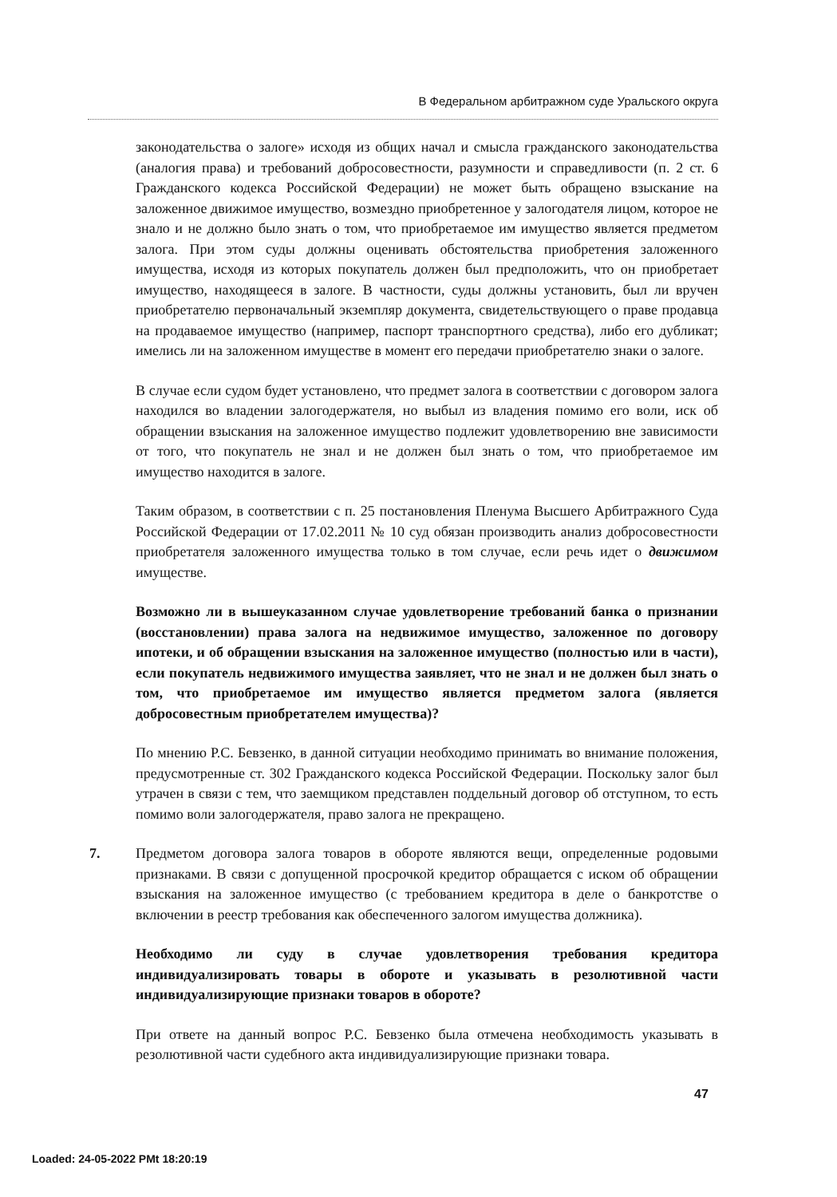В Федеральном арбитражном суде Уральского округа
законодательства о залоге» исходя из общих начал и смысла гражданского законодательства (аналогия права) и требований добросовестности, разумности и справедливости (п. 2 ст. 6 Гражданского кодекса Российской Федерации) не может быть обращено взыскание на заложенное движимое имущество, возмездно приобретенное у залогодателя лицом, которое не знало и не должно было знать о том, что приобретаемое им имущество является предметом залога. При этом суды должны оценивать обстоятельства приобретения заложенного имущества, исходя из которых покупатель должен был предположить, что он приобретает имущество, находящееся в залоге. В частности, суды должны установить, был ли вручен приобретателю первоначальный экземпляр документа, свидетельствующего о праве продавца на продаваемое имущество (например, паспорт транспортного средства), либо его дубликат; имелись ли на заложенном имуществе в момент его передачи приобретателю знаки о залоге.
В случае если судом будет установлено, что предмет залога в соответствии с договором залога находился во владении залогодержателя, но выбыл из владения помимо его воли, иск об обращении взыскания на заложенное имущество подлежит удовлетворению вне зависимости от того, что покупатель не знал и не должен был знать о том, что приобретаемое им имущество находится в залоге.
Таким образом, в соответствии с п. 25 постановления Пленума Высшего Арбитражного Суда Российской Федерации от 17.02.2011 № 10 суд обязан производить анализ добросовестности приобретателя заложенного имущества только в том случае, если речь идет о движимом имуществе.
Возможно ли в вышеуказанном случае удовлетворение требований банка о признании (восстановлении) права залога на недвижимое имущество, заложенное по договору ипотеки, и об обращении взыскания на заложенное имущество (полностью или в части), если покупатель недвижимого имущества заявляет, что не знал и не должен был знать о том, что приобретаемое им имущество является предметом залога (является добросовестным приобретателем имущества)?
По мнению Р.С. Бевзенко, в данной ситуации необходимо принимать во внимание положения, предусмотренные ст. 302 Гражданского кодекса Российской Федерации. Поскольку залог был утрачен в связи с тем, что заемщиком представлен поддельный договор об отступном, то есть помимо воли залогодержателя, право залога не прекращено.
7. Предметом договора залога товаров в обороте являются вещи, определенные родовыми признаками. В связи с допущенной просрочкой кредитор обращается с иском об обращении взыскания на заложенное имущество (с требованием кредитора в деле о банкротстве о включении в реестр требования как обеспеченного залогом имущества должника).
Необходимо ли суду в случае удовлетворения требования кредитора индивидуализировать товары в обороте и указывать в резолютивной части индивидуализирующие признаки товаров в обороте?
При ответе на данный вопрос Р.С. Бевзенко была отмечена необходимость указывать в резолютивной части судебного акта индивидуализирующие признаки товара.
47
Loaded: 24-05-2022 PMt 18:20:19